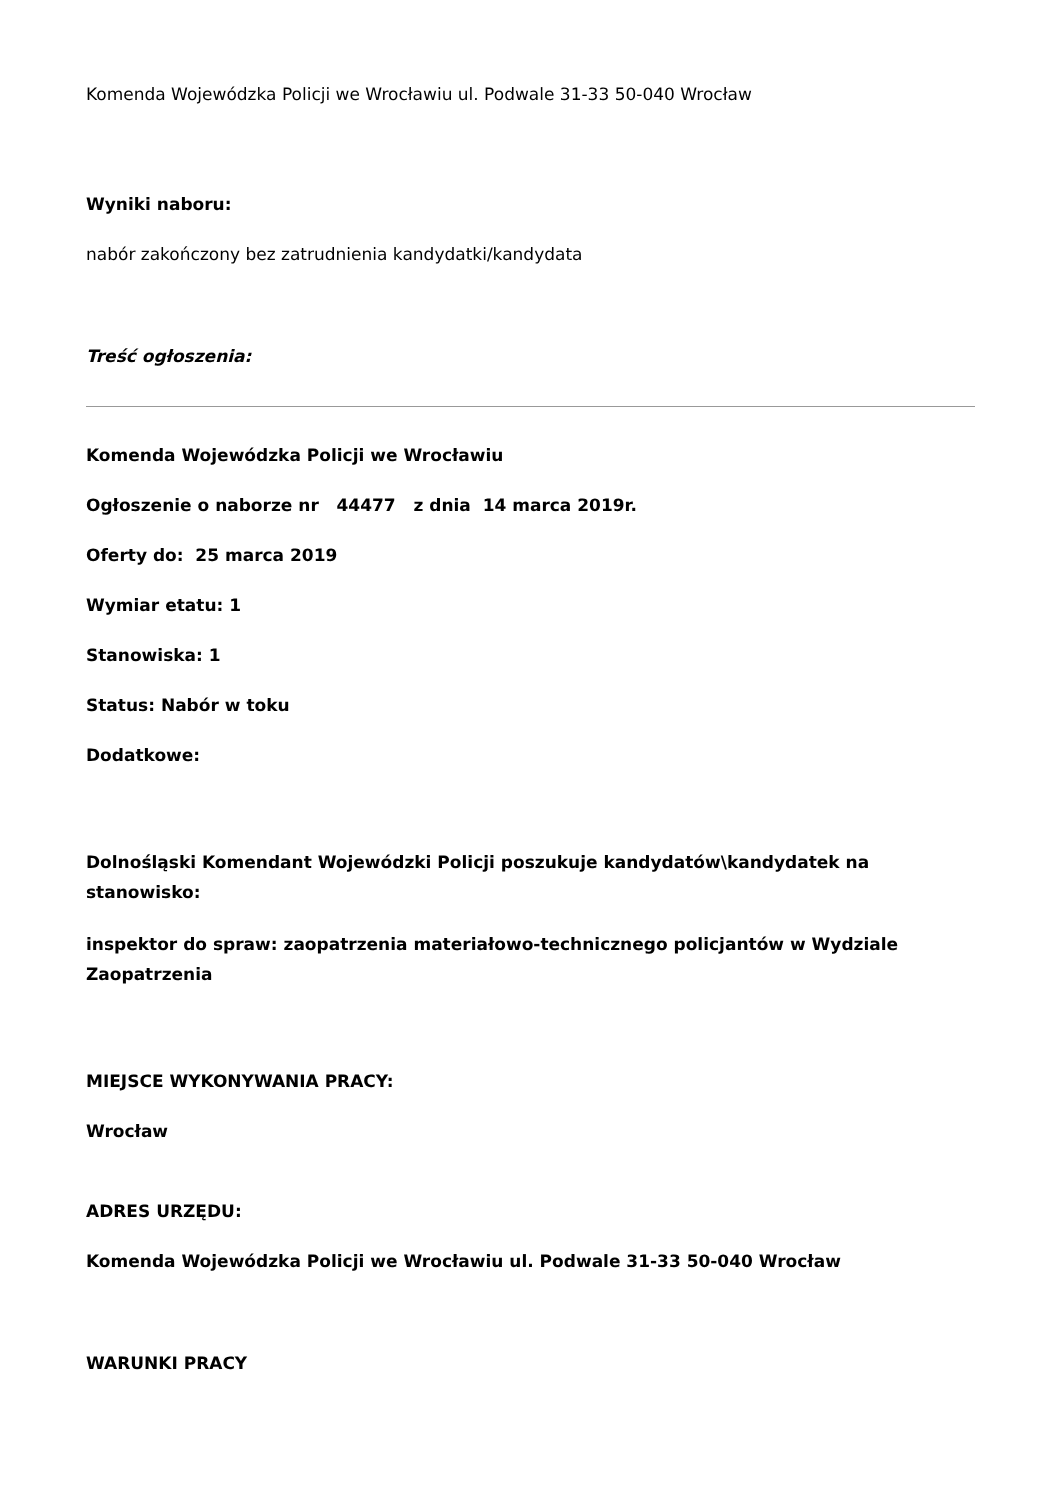Komenda Wojewódzka Policji we Wrocławiu ul. Podwale 31-33 50-040 Wrocław
Wyniki naboru:
nabór zakończony bez zatrudnienia kandydatki/kandydata
Treść ogłoszenia:
Komenda Wojewódzka Policji we Wrocławiu
Ogłoszenie o naborze nr 44477 z dnia 14 marca 2019r.
Oferty do: 25 marca 2019
Wymiar etatu: 1
Stanowiska: 1
Status: Nabór w toku
Dodatkowe:
Dolnośląski Komendant Wojewódzki Policji poszukuje kandydatów\kandydatek na stanowisko:
inspektor do spraw: zaopatrzenia materiałowo-technicznego policjantów w Wydziale Zaopatrzenia
MIEJSCE WYKONYWANIA PRACY:
Wrocław
ADRES URZĘDU:
Komenda Wojewódzka Policji we Wrocławiu ul. Podwale 31-33 50-040 Wrocław
WARUNKI PRACY